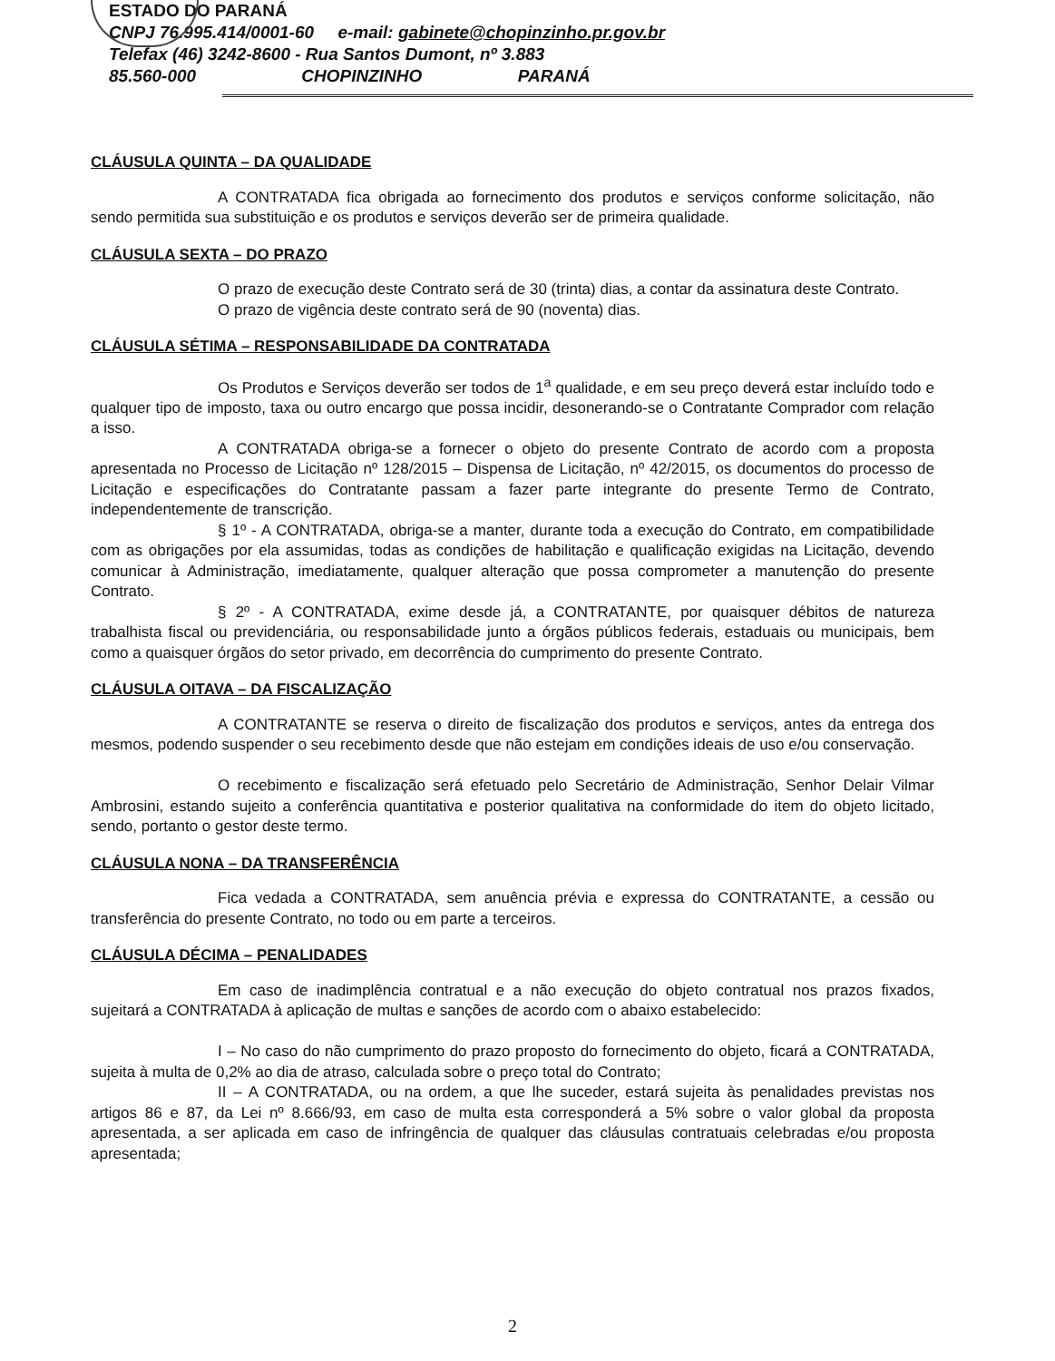ESTADO DO PARANÁ
CNPJ 76.995.414/0001-60 e-mail: gabinete@chopinzinho.pr.gov.br
Telefax (46) 3242-8600 - Rua Santos Dumont, nº 3.883
85.560-000 CHOPINZINHO PARANÁ
CLÁUSULA QUINTA – DA QUALIDADE
A CONTRATADA fica obrigada ao fornecimento dos produtos e serviços conforme solicitação, não sendo permitida sua substituição e os produtos e serviços deverão ser de primeira qualidade.
CLÁUSULA SEXTA – DO PRAZO
O prazo de execução deste Contrato será de 30 (trinta) dias, a contar da assinatura deste Contrato.
O prazo de vigência deste contrato será de 90 (noventa) dias.
CLÁUSULA SÉTIMA – RESPONSABILIDADE DA CONTRATADA
Os Produtos e Serviços deverão ser todos de 1<sup>a</sup> qualidade, e em seu preço deverá estar incluído todo e qualquer tipo de imposto, taxa ou outro encargo que possa incidir, desonerando-se o Contratante Comprador com relação a isso.
A CONTRATADA obriga-se a fornecer o objeto do presente Contrato de acordo com a proposta apresentada no Processo de Licitação nº 128/2015 – Dispensa de Licitação, nº 42/2015, os documentos do processo de Licitação e especificações do Contratante passam a fazer parte integrante do presente Termo de Contrato, independentemente de transcrição.
§ 1º - A CONTRATADA, obriga-se a manter, durante toda a execução do Contrato, em compatibilidade com as obrigações por ela assumidas, todas as condições de habilitação e qualificação exigidas na Licitação, devendo comunicar à Administração, imediatamente, qualquer alteração que possa comprometer a manutenção do presente Contrato.
§ 2º - A CONTRATADA, exime desde já, a CONTRATANTE, por quaisquer débitos de natureza trabalhista fiscal ou previdenciária, ou responsabilidade junto a órgãos públicos federais, estaduais ou municipais, bem como a quaisquer órgãos do setor privado, em decorrência do cumprimento do presente Contrato.
CLÁUSULA OITAVA – DA FISCALIZAÇÃO
A CONTRATANTE se reserva o direito de fiscalização dos produtos e serviços, antes da entrega dos mesmos, podendo suspender o seu recebimento desde que não estejam em condições ideais de uso e/ou conservação.
O recebimento e fiscalização será efetuado pelo Secretário de Administração, Senhor Delair Vilmar Ambrosini, estando sujeito a conferência quantitativa e posterior qualitativa na conformidade do item do objeto licitado, sendo, portanto o gestor deste termo.
CLÁUSULA NONA – DA TRANSFERÊNCIA
Fica vedada a CONTRATADA, sem anuência prévia e expressa do CONTRATANTE, a cessão ou transferência do presente Contrato, no todo ou em parte a terceiros.
CLÁUSULA DÉCIMA – PENALIDADES
Em caso de inadimplência contratual e a não execução do objeto contratual nos prazos fixados, sujeitará a CONTRATADA à aplicação de multas e sanções de acordo com o abaixo estabelecido:
I – No caso do não cumprimento do prazo proposto do fornecimento do objeto, ficará a CONTRATADA, sujeita à multa de 0,2% ao dia de atraso, calculada sobre o preço total do Contrato;
II – A CONTRATADA, ou na ordem, a que lhe suceder, estará sujeita às penalidades previstas nos artigos 86 e 87, da Lei nº 8.666/93, em caso de multa esta corresponderá a 5% sobre o valor global da proposta apresentada, a ser aplicada em caso de infringência de qualquer das cláusulas contratuais celebradas e/ou proposta apresentada;
2